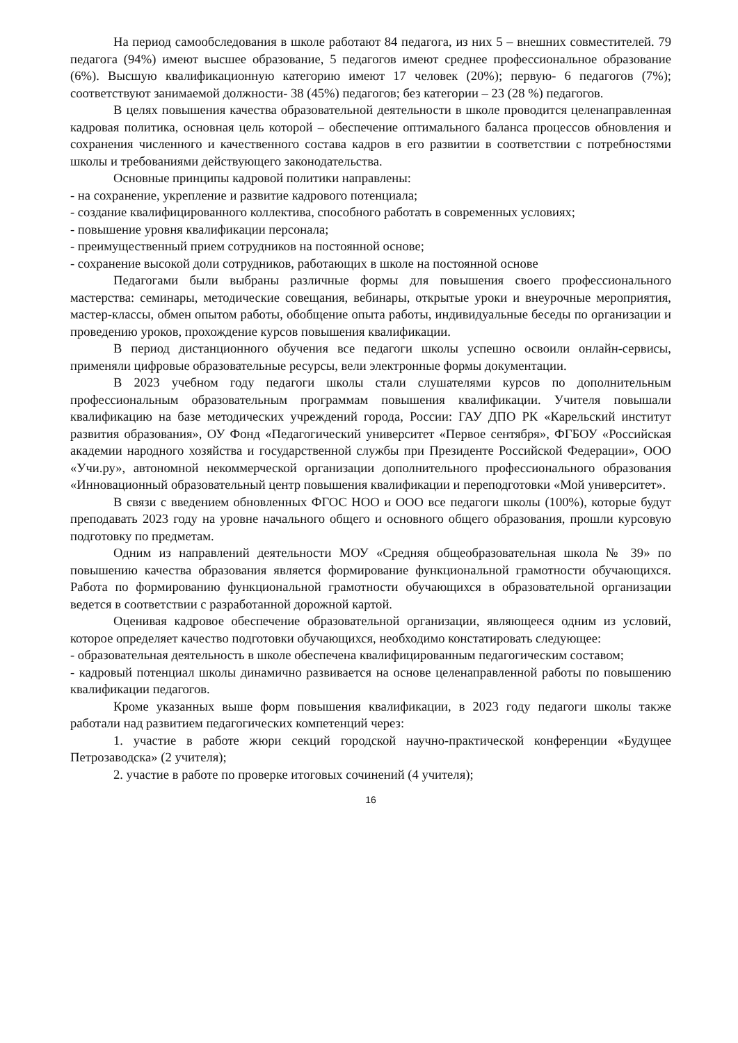На период самообследования в школе работают 84 педагога, из них 5 – внешних совместителей. 79 педагога (94%) имеют высшее образование, 5 педагогов имеют среднее профессиональное образование (6%). Высшую квалификационную категорию имеют 17 человек (20%); первую- 6 педагогов (7%); соответствуют занимаемой должности- 38 (45%) педагогов; без категории – 23 (28 %) педагогов.
В целях повышения качества образовательной деятельности в школе проводится целенаправленная кадровая политика, основная цель которой – обеспечение оптимального баланса процессов обновления и сохранения численного и качественного состава кадров в его развитии в соответствии с потребностями школы и требованиями действующего законодательства.
Основные принципы кадровой политики направлены:
- на сохранение, укрепление и развитие кадрового потенциала;
- создание квалифицированного коллектива, способного работать в современных условиях;
- повышение уровня квалификации персонала;
- преимущественный прием сотрудников на постоянной основе;
- сохранение высокой доли сотрудников, работающих в школе на постоянной основе
Педагогами были выбраны различные формы для повышения своего профессионального мастерства: семинары, методические совещания, вебинары, открытые уроки и внеурочные мероприятия, мастер-классы, обмен опытом работы, обобщение опыта работы, индивидуальные беседы по организации и проведению уроков, прохождение курсов повышения квалификации.
В период дистанционного обучения все педагоги школы успешно освоили онлайн-сервисы, применяли цифровые образовательные ресурсы, вели электронные формы документации.
В 2023 учебном году педагоги школы стали слушателями курсов по дополнительным профессиональным образовательным программам повышения квалификации. Учителя повышали квалификацию на базе методических учреждений города, России: ГАУ ДПО РК «Карельский институт развития образования», ОУ Фонд «Педагогический университет «Первое сентября», ФГБОУ «Российская академии народного хозяйства и государственной службы при Президенте Российской Федерации», ООО «Учи.ру», автономной некоммерческой организации дополнительного профессионального образования «Инновационный образовательный центр повышения квалификации и переподготовки «Мой университет».
В связи с введением обновленных ФГОС НОО и ООО все педагоги школы (100%), которые будут преподавать 2023 году на уровне начального общего и основного общего образования, прошли курсовую подготовку по предметам.
Одним из направлений деятельности МОУ «Средняя общеобразовательная школа № 39» по повышению качества образования является формирование функциональной грамотности обучающихся. Работа по формированию функциональной грамотности обучающихся в образовательной организации ведется в соответствии с разработанной дорожной картой.
Оценивая кадровое обеспечение образовательной организации, являющееся одним из условий, которое определяет качество подготовки обучающихся, необходимо констатировать следующее:
- образовательная деятельность в школе обеспечена квалифицированным педагогическим составом;
- кадровый потенциал школы динамично развивается на основе целенаправленной работы по повышению квалификации педагогов.
Кроме указанных выше форм повышения квалификации, в 2023 году педагоги школы также работали над развитием педагогических компетенций через:
1. участие в работе жюри секций городской научно-практической конференции «Будущее Петрозаводска» (2 учителя);
2. участие в работе по проверке итоговых сочинений (4 учителя);
16